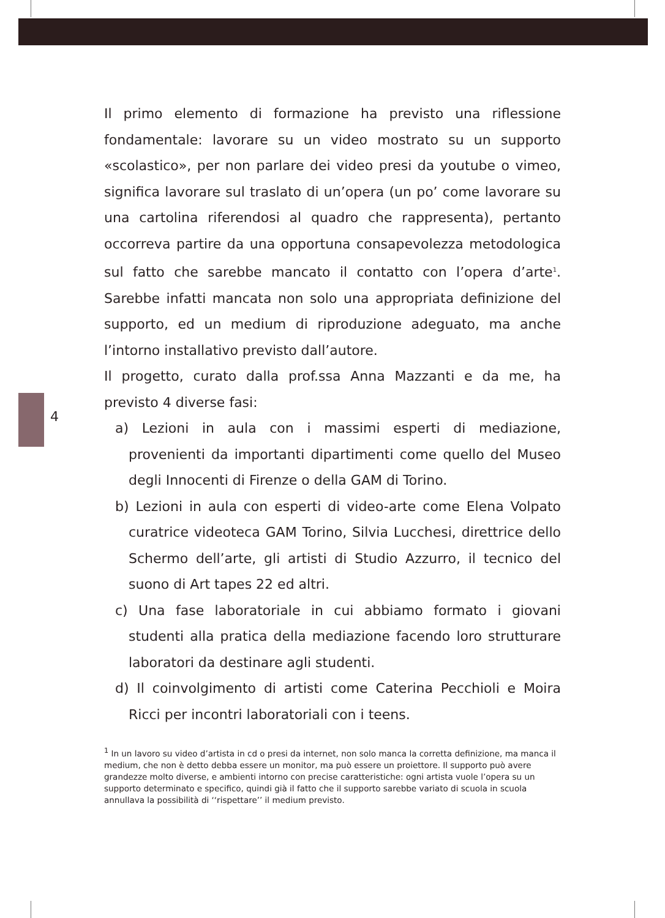4
Il primo elemento di formazione ha previsto una riflessione fondamentale: lavorare su un video mostrato su un supporto «scolastico», per non parlare dei video presi da youtube o vimeo, significa lavorare sul traslato di un’opera (un po’ come lavorare su una cartolina riferendosi al quadro che rappresenta), pertanto occorreva partire da una opportuna consapevolezza metodologica sul fatto che sarebbe mancato il contatto con l’opera d’arte<sup>1</sup>. Sarebbe infatti mancata non solo una appropriata definizione del supporto, ed un medium di riproduzione adeguato, ma anche l’intorno installativo previsto dall’autore.
Il progetto, curato dalla prof.ssa Anna Mazzanti e da me, ha previsto 4 diverse fasi:
a) Lezioni in aula con i massimi esperti di mediazione, provenienti da importanti dipartimenti come quello del Museo degli Innocenti di Firenze o della GAM di Torino.
b) Lezioni in aula con esperti di video-arte come Elena Volpato curatrice videoteca GAM Torino, Silvia Lucchesi, direttrice dello Schermo dell’arte, gli artisti di Studio Azzurro, il tecnico del suono di Art tapes 22 ed altri.
c) Una fase laboratoriale in cui abbiamo formato i giovani studenti alla pratica della mediazione facendo loro strutturare laboratori da destinare agli studenti.
d) Il coinvolgimento di artisti come Caterina Pecchioli e Moira Ricci per incontri laboratoriali con i teens.
<sup>1</sup> In un lavoro su video d’artista in cd o presi da internet, non solo manca la corretta definizione, ma manca il medium, che non è detto debba essere un monitor, ma può essere un proiettore. Il supporto può avere grandezze molto diverse, e ambienti intorno con precise caratteristiche: ogni artista vuole l’opera su un supporto determinato e specifico, quindi già il fatto che il supporto sarebbe variato di scuola in scuola annullava la possibilità di ‘‘rispettare’’ il medium previsto.